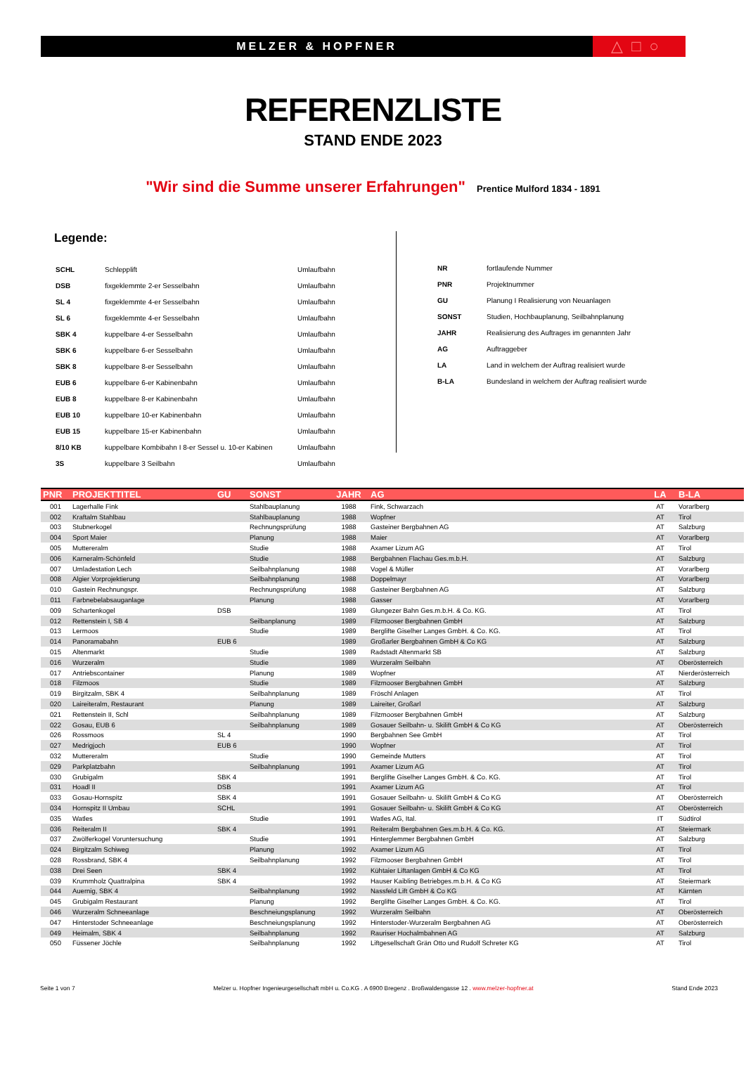MELZER & HOPFNER
△□○
REFERENZLISTE
STAND ENDE 2023
"Wir sind die Summe unserer Erfahrungen" Prentice Mulford 1834 - 1891
Legende:
| SCHL | Schlepplift | Umlaufbahn |
| DSB | fixgeklemmte 2-er Sesselbahn | Umlaufbahn |
| SL 4 | fixgeklemmte 4-er Sesselbahn | Umlaufbahn |
| SL 6 | fixgeklemmte 4-er Sesselbahn | Umlaufbahn |
| SBK 4 | kuppelbare 4-er Sesselbahn | Umlaufbahn |
| SBK 6 | kuppelbare 6-er Sesselbahn | Umlaufbahn |
| SBK 8 | kuppelbare 8-er Sesselbahn | Umlaufbahn |
| EUB 6 | kuppelbare 6-er Kabinenbahn | Umlaufbahn |
| EUB 8 | kuppelbare 8-er Kabinenbahn | Umlaufbahn |
| EUB 10 | kuppelbare 10-er Kabinenbahn | Umlaufbahn |
| EUB 15 | kuppelbare 15-er Kabinenbahn | Umlaufbahn |
| 8/10 KB | kuppelbare Kombibahn I 8-er Sessel u. 10-er Kabinen | Umlaufbahn |
| 3S | kuppelbare 3 Seilbahn | Umlaufbahn |
| NR | fortlaufende Nummer |
| PNR | Projektnummer |
| GU | Planung I Realisierung von Neuanlagen |
| SONST | Studien, Hochbauplanung, Seilbahnplanung |
| JAHR | Realisierung des Auftrages im genannten Jahr |
| AG | Auftraggeber |
| LA | Land in welchem der Auftrag realisiert wurde |
| B-LA | Bundesland in welchem der Auftrag realisiert wurde |
| PNR | PROJEKTTITEL | GU | SONST | JAHR | AG | LA | B-LA |
| --- | --- | --- | --- | --- | --- | --- | --- |
| 001 | Lagerhalle Fink | | Stahlbauplanung | 1988 | Fink, Schwarzach | AT | Vorarlberg |
| 002 | Kraftalm Stahlbau | | Stahlbauplanung | 1988 | Wopfner | AT | Tirol |
| 003 | Stubnerkogel | | Rechnungsprüfung | 1988 | Gasteiner Bergbahnen AG | AT | Salzburg |
| 004 | Sport Maier | | Planung | 1988 | Maier | AT | Vorarlberg |
| 005 | Muttereralm | | Studie | 1988 | Axamer Lizum AG | AT | Tirol |
| 006 | Karneralm-Schönfeld | | Studie | 1988 | Bergbahnen Flachau Ges.m.b.H. | AT | Salzburg |
| 007 | Umladestation Lech | | Seilbahnplanung | 1988 | Vogel & Müller | AT | Vorarlberg |
| 008 | Algier Vorprojektierung | | Seilbahnplanung | 1988 | Doppelmayr | AT | Vorarlberg |
| 010 | Gastein Rechnungspr. | | Rechnungsprüfung | 1988 | Gasteiner Bergbahnen AG | AT | Salzburg |
| 011 | Farbnebelabsauganlage | | Planung | 1988 | Gasser | AT | Vorarlberg |
| 009 | Schartenkogel | DSB | | 1989 | Glungezer Bahn Ges.m.b.H. & Co. KG. | AT | Tirol |
| 012 | Rettenstein I, SB 4 | | Seilbanplanung | 1989 | Filzmooser Bergbahnen GmbH | AT | Salzburg |
| 013 | Lermoos | | Studie | 1989 | Berglifte Giselher Langes GmbH. & Co. KG. | AT | Tirol |
| 014 | Panoramabahn | EUB 6 | | 1989 | Großarler Bergbahnen GmbH & Co KG | AT | Salzburg |
| 015 | Altenmarkt | | Studie | 1989 | Radstadt Altenmarkt SB | AT | Salzburg |
| 016 | Wurzeralm | | Studie | 1989 | Wurzeralm Seilbahn | AT | Oberösterreich |
| 017 | Antriebscontainer | | Planung | 1989 | Wopfner | AT | Nierderösterreich |
| 018 | Filzmoos | | Studie | 1989 | Filzmooser Bergbahnen GmbH | AT | Salzburg |
| 019 | Birgitzalm, SBK 4 | | Seilbahnplanung | 1989 | Fröschl Anlagen | AT | Tirol |
| 020 | Laireiteralm, Restaurant | | Planung | 1989 | Laireiter, Großarl | AT | Salzburg |
| 021 | Rettenstein II, Schl | | Seilbahnplanung | 1989 | Filzmooser Bergbahnen GmbH | AT | Salzburg |
| 022 | Gosau, EUB 6 | | Seilbahnplanung | 1989 | Gosauer Seilbahn- u. Skilift GmbH & Co KG | AT | Oberösterreich |
| 026 | Rossmoos | SL 4 | | 1990 | Bergbahnen See GmbH | AT | Tirol |
| 027 | Medrigjoch | EUB 6 | | 1990 | Wopfner | AT | Tirol |
| 032 | Muttereralm | | Studie | 1990 | Gemeinde Mutters | AT | Tirol |
| 029 | Parkplatzbahn | | Seilbahnplanung | 1991 | Axamer Lizum AG | AT | Tirol |
| 030 | Grubigalm | SBK 4 | | 1991 | Berglifte Giselher Langes GmbH. & Co. KG. | AT | Tirol |
| 031 | Hoadl II | DSB | | 1991 | Axamer Lizum AG | AT | Tirol |
| 033 | Gosau-Hornspitz | SBK 4 | | 1991 | Gosauer Seilbahn- u. Skilift GmbH & Co KG | AT | Oberösterreich |
| 034 | Hornspitz II Umbau | SCHL | | 1991 | Gosauer Seilbahn- u. Skilift GmbH & Co KG | AT | Oberösterreich |
| 035 | Watles | | Studie | 1991 | Watles AG, Ital. | IT | Südtirol |
| 036 | Reiteralm II | SBK 4 | | 1991 | Reiteralm Bergbahnen Ges.m.b.H. & Co. KG. | AT | Steiermark |
| 037 | Zwölferkogel Voruntersuchung | | Studie | 1991 | Hinterglemmer Bergbahnen GmbH | AT | Salzburg |
| 024 | Birgitzalm Schiweg | | Planung | 1992 | Axamer Lizum AG | AT | Tirol |
| 028 | Rossbrand, SBK 4 | | Seilbahnplanung | 1992 | Filzmooser Bergbahnen GmbH | AT | Tirol |
| 038 | Drei Seen | SBK 4 | | 1992 | Kühtaier Liftanlagen GmbH & Co KG | AT | Tirol |
| 039 | Krummholz Quattralpina | SBK 4 | | 1992 | Hauser Kaibling Betriebges.m.b.H. & Co KG | AT | Steiermark |
| 044 | Auernig, SBK 4 | | Seilbahnplanung | 1992 | Nassfeld Lift GmbH & Co KG | AT | Kärnten |
| 045 | Grubigalm Restaurant | | Planung | 1992 | Berglifte Giselher Langes GmbH. & Co. KG. | AT | Tirol |
| 046 | Wurzeralm Schneeanlage | | Beschneiungsplanung | 1992 | Wurzeralm Seilbahn | AT | Oberösterreich |
| 047 | Hinterstoder Schneeanlage | | Beschneiungsplanung | 1992 | Hinterstoder-Wurzeralm Bergbahnen AG | AT | Oberösterreich |
| 049 | Heimalm, SBK 4 | | Seilbahnplanung | 1992 | Rauriser Hochalmbahnen AG | AT | Salzburg |
| 050 | Füssener Jöchle | | Seilbahnplanung | 1992 | Liftgesellschaft Grän Otto und Rudolf Schreter KG | AT | Tirol |
Seite 1 von 7 Melzer u. Hopfner Ingenieurgesellschaft mbH u. Co.KG . A 6900 Bregenz . Broßwaldengasse 12 . www.melzer-hopfner.at Stand Ende 2023